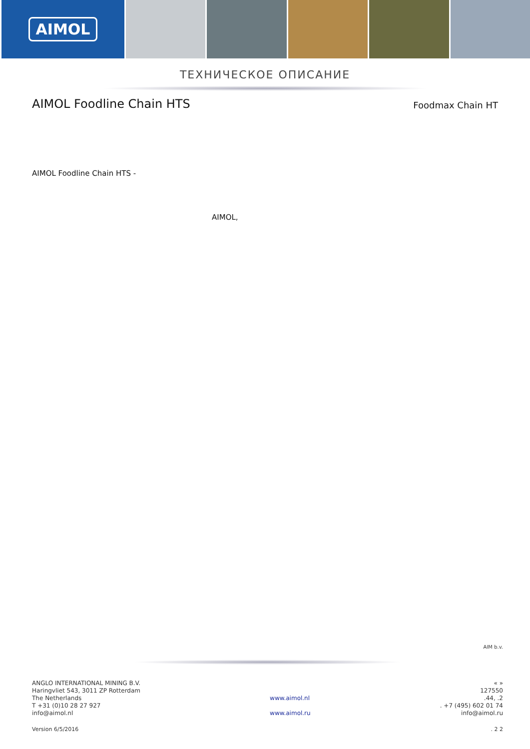AIMOL
ТЕХНИЧЕСКОЕ ОПИСАНИЕ
AIMOL Foodline Chain HTS
Foodmax Chain HT
AIMOL Foodline Chain HTS -
AIMOL,
AIM b.v.
ANGLO INTERNATIONAL MINING B.V.
Haringvliet 543, 3011 ZP Rotterdam
The Netherlands
T +31 (0)10 28 27 927
info@aimol.nl
www.aimol.nl
www.aimol.ru
« »
127550
.44, .2
. +7 (495) 602 01 74
info@aimol.ru
Version 6/5/2016. 2 2